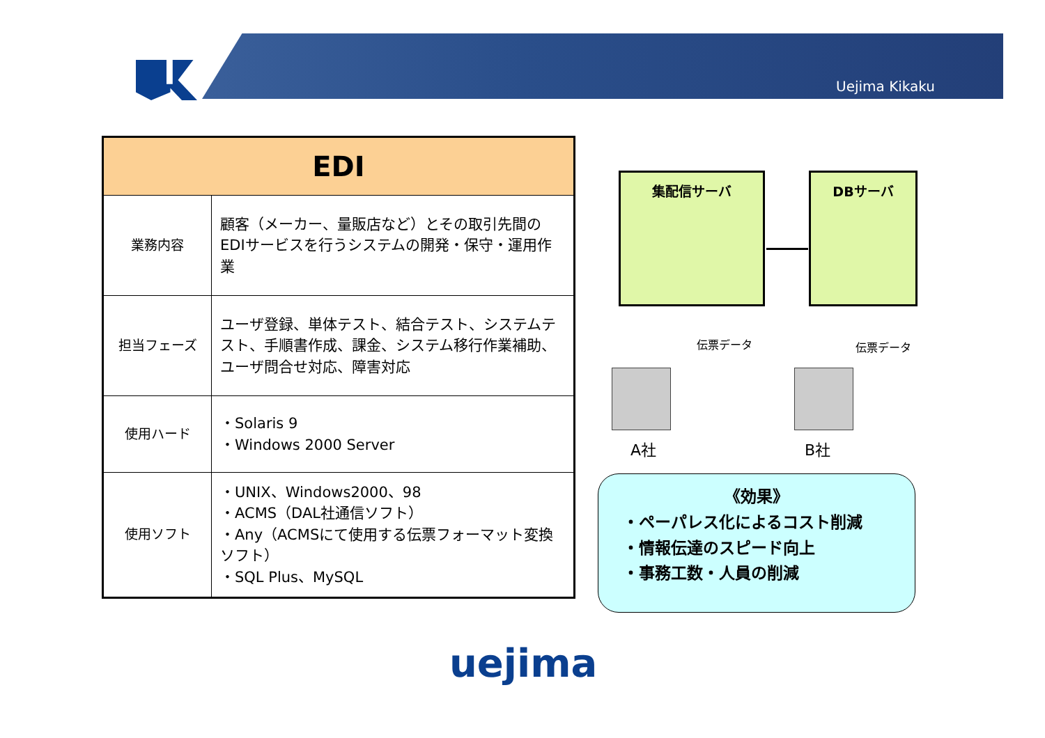Uejima Kikaku
| EDI | |
| --- | --- |
| 業務内容 | 顧客（メーカー、量販店など）とその取引先間のEDIサービスを行うシステムの開発・保守・運用作業 |
| 担当フェーズ | ユーザ登録、単体テスト、結合テスト、システムテスト、手順書作成、課金、システム移行作業補助、ユーザ問合せ対応、障害対応 |
| 使用ハード | ・Solaris 9 ・Windows 2000 Server |
| 使用ソフト | ・UNIX、Windows2000、98 ・ACMS（DAL社通信ソフト） ・Any（ACMSにて使用する伝票フォーマット変換ソフト） ・SQL Plus、MySQL |
集配信サーバ DBサーバ
伝票データ 伝票データ
A社 B社
《効果》
・ペーパレス化によるコスト削減
・情報伝達のスピード向上
・事務工数・人員の削減
uejima